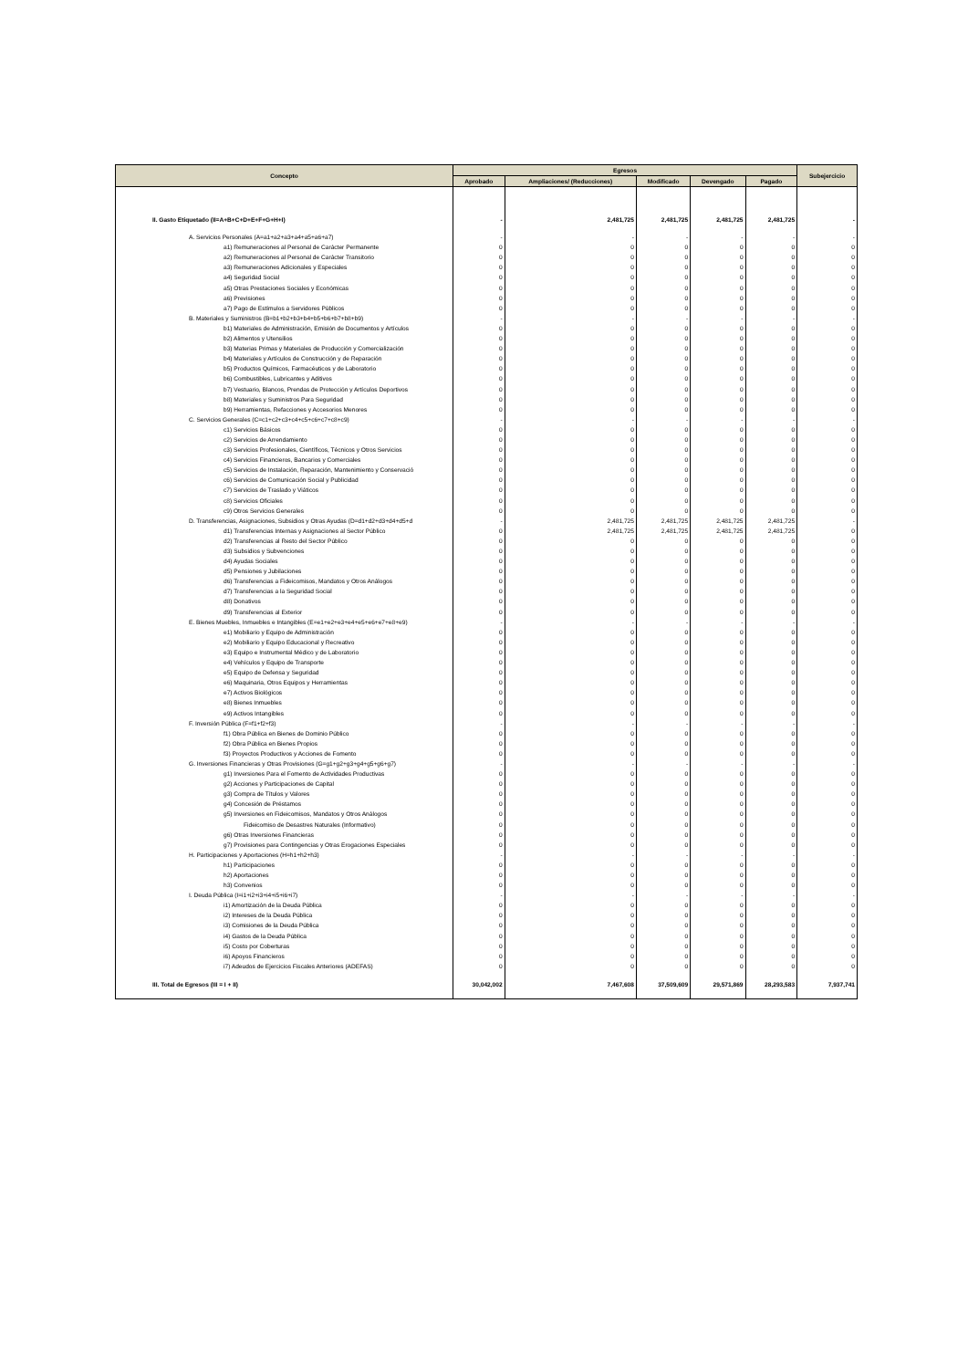| Concepto | Egresos | | | | | Subejercicio |
| --- | --- | --- | --- | --- | --- | --- |
| | Aprobado | Ampliaciones/ (Reducciones) | Modificado | Devengado | Pagado | |
| II. Gasto Etiquetado (II=A+B+C+D+E+F+G+H+I) | - | 2,481,725 | 2,481,725 | 2,481,725 | 2,481,725 | - |
| A. Servicios Personales (A=a1+a2+a3+a4+a5+a6+a7) | - | - | - | - | - | - |
| a1) Remuneraciones al Personal de Carácter Permanente | 0 | 0 | 0 | 0 | 0 | 0 |
| a2) Remuneraciones al Personal de Carácter Transitorio | 0 | 0 | 0 | 0 | 0 | 0 |
| a3) Remuneraciones Adicionales y Especiales | 0 | 0 | 0 | 0 | 0 | 0 |
| a4) Seguridad Social | 0 | 0 | 0 | 0 | 0 | 0 |
| a5) Otras Prestaciones Sociales y Económicas | 0 | 0 | 0 | 0 | 0 | 0 |
| a6) Previsiones | 0 | 0 | 0 | 0 | 0 | 0 |
| a7) Pago de Estímulos a Servidores Públicos | 0 | 0 | 0 | 0 | 0 | 0 |
| B. Materiales y Suministros (B=b1+b2+b3+b4+b5+b6+b7+b8+b9) | - | - | - | - | - | - |
| b1) Materiales de Administración, Emisión de Documentos y Artículos | 0 | 0 | 0 | 0 | 0 | 0 |
| b2) Alimentos y Utensilios | 0 | 0 | 0 | 0 | 0 | 0 |
| b3) Materias Primas y Materiales de Producción y Comercialización | 0 | 0 | 0 | 0 | 0 | 0 |
| b4) Materiales y Artículos de Construcción y de Reparación | 0 | 0 | 0 | 0 | 0 | 0 |
| b5) Productos Químicos, Farmacéuticos y de Laboratorio | 0 | 0 | 0 | 0 | 0 | 0 |
| b6) Combustibles, Lubricantes y Aditivos | 0 | 0 | 0 | 0 | 0 | 0 |
| b7) Vestuario, Blancos, Prendas de Protección y Artículos Deportivos | 0 | 0 | 0 | 0 | 0 | 0 |
| b8) Materiales y Suministros Para Seguridad | 0 | 0 | 0 | 0 | 0 | 0 |
| b9) Herramientas, Refacciones y Accesorios Menores | 0 | 0 | 0 | 0 | 0 | 0 |
| C. Servicios Generales (C=c1+c2+c3+c4+c5+c6+c7+c8+c9) | - | - | - | - | - | - |
| c1) Servicios Básicos | 0 | 0 | 0 | 0 | 0 | 0 |
| c2) Servicios de Arrendamiento | 0 | 0 | 0 | 0 | 0 | 0 |
| c3) Servicios Profesionales, Científicos, Técnicos y Otros Servicios | 0 | 0 | 0 | 0 | 0 | 0 |
| c4) Servicios Financieros, Bancarios y Comerciales | 0 | 0 | 0 | 0 | 0 | 0 |
| c5) Servicios de Instalación, Reparación, Mantenimiento y Conservació | 0 | 0 | 0 | 0 | 0 | 0 |
| c6) Servicios de Comunicación Social y Publicidad | 0 | 0 | 0 | 0 | 0 | 0 |
| c7) Servicios de Traslado y Viáticos | 0 | 0 | 0 | 0 | 0 | 0 |
| c8) Servicios Oficiales | 0 | 0 | 0 | 0 | 0 | 0 |
| c9) Otros Servicios Generales | 0 | 0 | 0 | 0 | 0 | 0 |
| D. Transferencias, Asignaciones, Subsidios y Otras Ayudas (D=d1+d2+d3+d4+d5+d | - | 2,481,725 | 2,481,725 | 2,481,725 | 2,481,725 | - |
| d1) Transferencias Internas y Asignaciones al Sector Público | 0 | 2,481,725 | 2,481,725 | 2,481,725 | 2,481,725 | 0 |
| d2) Transferencias al Resto del Sector Público | 0 | 0 | 0 | 0 | 0 | 0 |
| d3) Subsidios y Subvenciones | 0 | 0 | 0 | 0 | 0 | 0 |
| d4) Ayudas Sociales | 0 | 0 | 0 | 0 | 0 | 0 |
| d5) Pensiones y Jubilaciones | 0 | 0 | 0 | 0 | 0 | 0 |
| d6) Transferencias a Fideicomisos, Mandatos y Otros Análogos | 0 | 0 | 0 | 0 | 0 | 0 |
| d7) Transferencias a la Seguridad Social | 0 | 0 | 0 | 0 | 0 | 0 |
| d8) Donativos | 0 | 0 | 0 | 0 | 0 | 0 |
| d9) Transferencias al Exterior | 0 | 0 | 0 | 0 | 0 | 0 |
| E. Bienes Muebles, Inmuebles e Intangibles (E=e1+e2+e3+e4+e5+e6+e7+e8+e9) | - | - | - | - | - | - |
| e1) Mobiliario y Equipo de Administración | 0 | 0 | 0 | 0 | 0 | 0 |
| e2) Mobiliario y Equipo Educacional y Recreativo | 0 | 0 | 0 | 0 | 0 | 0 |
| e3) Equipo e Instrumental Médico y de Laboratorio | 0 | 0 | 0 | 0 | 0 | 0 |
| e4) Vehículos y Equipo de Transporte | 0 | 0 | 0 | 0 | 0 | 0 |
| e5) Equipo de Defensa y Seguridad | 0 | 0 | 0 | 0 | 0 | 0 |
| e6) Maquinaria, Otros Equipos y Herramientas | 0 | 0 | 0 | 0 | 0 | 0 |
| e7) Activos Biológicos | 0 | 0 | 0 | 0 | 0 | 0 |
| e8) Bienes Inmuebles | 0 | 0 | 0 | 0 | 0 | 0 |
| e9) Activos Intangibles | 0 | 0 | 0 | 0 | 0 | 0 |
| F. Inversión Pública (F=f1+f2+f3) | - | - | - | - | - | - |
| f1) Obra Pública en Bienes de Dominio Público | 0 | 0 | 0 | 0 | 0 | 0 |
| f2) Obra Pública en Bienes Propios | 0 | 0 | 0 | 0 | 0 | 0 |
| f3) Proyectos Productivos y Acciones de Fomento | 0 | 0 | 0 | 0 | 0 | 0 |
| G. Inversiones Financieras y Otras Provisiones (G=g1+g2+g3+g4+g5+g6+g7) | - | - | - | - | - | - |
| g1) Inversiones Para el Fomento de Actividades Productivas | 0 | 0 | 0 | 0 | 0 | 0 |
| g2) Acciones y Participaciones de Capital | 0 | 0 | 0 | 0 | 0 | 0 |
| g3) Compra de Títulos y Valores | 0 | 0 | 0 | 0 | 0 | 0 |
| g4) Concesión de Préstamos | 0 | 0 | 0 | 0 | 0 | 0 |
| g5) Inversiones en Fideicomisos, Mandatos y Otros Análogos | 0 | 0 | 0 | 0 | 0 | 0 |
| Fideicomiso de Desastres Naturales (Informativo) | 0 | 0 | 0 | 0 | 0 | 0 |
| g6) Otras Inversiones Financieras | 0 | 0 | 0 | 0 | 0 | 0 |
| g7) Provisiones para Contingencias y Otras Erogaciones Especiales | 0 | 0 | 0 | 0 | 0 | 0 |
| H. Participaciones y Aportaciones (H=h1+h2+h3) | - | - | - | - | - | - |
| h1) Participaciones | 0 | 0 | 0 | 0 | 0 | 0 |
| h2) Aportaciones | 0 | 0 | 0 | 0 | 0 | 0 |
| h3) Convenios | 0 | 0 | 0 | 0 | 0 | 0 |
| I. Deuda Pública (I=i1+i2+i3+i4+i5+i6+i7) | - | - | - | - | - | - |
| i1) Amortización de la Deuda Pública | 0 | 0 | 0 | 0 | 0 | 0 |
| i2) Intereses de la Deuda Pública | 0 | 0 | 0 | 0 | 0 | 0 |
| i3) Comisiones de la Deuda Pública | 0 | 0 | 0 | 0 | 0 | 0 |
| i4) Gastos de la Deuda Pública | 0 | 0 | 0 | 0 | 0 | 0 |
| i5) Costo por Coberturas | 0 | 0 | 0 | 0 | 0 | 0 |
| i6) Apoyos Financieros | 0 | 0 | 0 | 0 | 0 | 0 |
| i7) Adeudos de Ejercicios Fiscales Anteriores (ADEFAS) | 0 | 0 | 0 | 0 | 0 | 0 |
| III. Total de Egresos (III = I + II) | 30,042,002 | 7,467,608 | 37,509,609 | 29,571,869 | 28,293,583 | 7,937,741 |